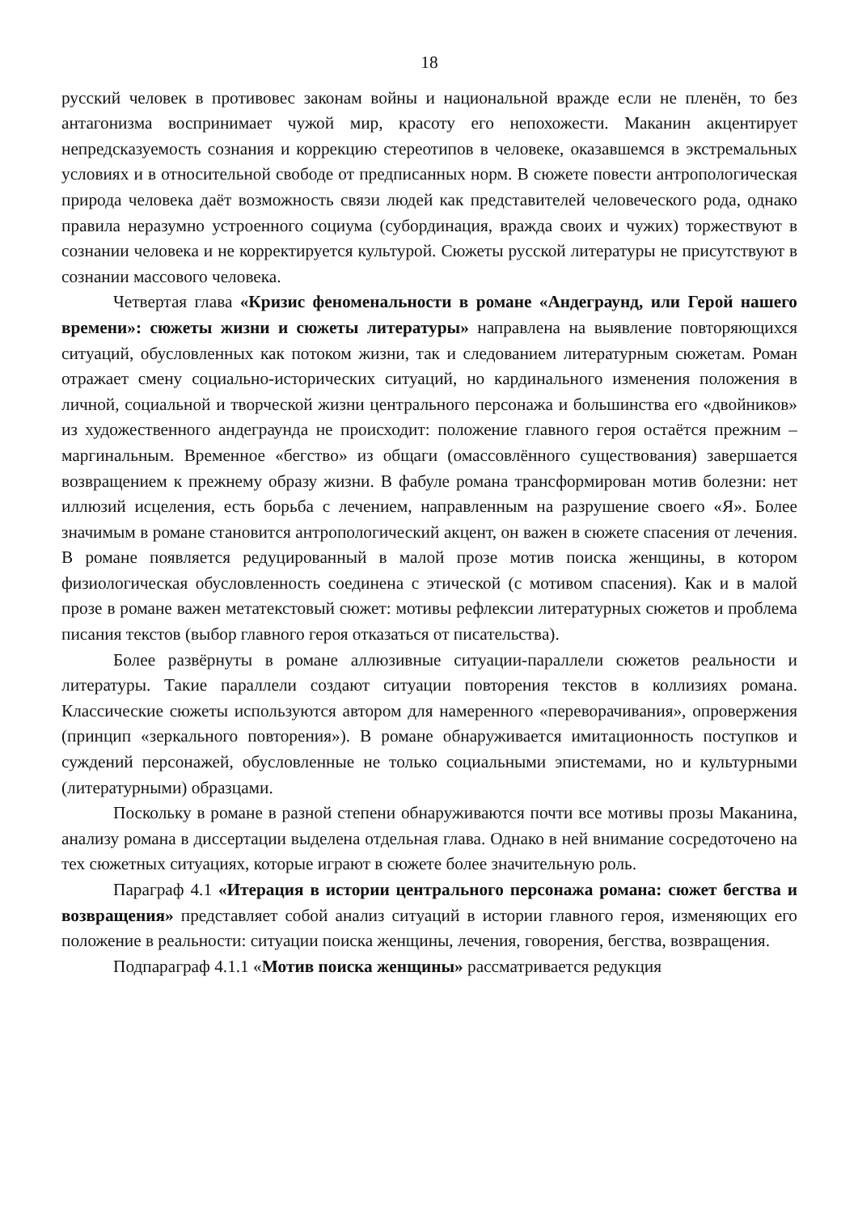18
русский человек в противовес законам войны и национальной вражде если не пленён, то без антагонизма воспринимает чужой мир, красоту его непохожести. Маканин акцентирует непредсказуемость сознания и коррекцию стереотипов в человеке, оказавшемся в экстремальных условиях и в относительной свободе от предписанных норм. В сюжете повести антропологическая природа человека даёт возможность связи людей как представителей человеческого рода, однако правила неразумно устроенного социума (субординация, вражда своих и чужих) торжествуют в сознании человека и не корректируется культурой. Сюжеты русской литературы не присутствуют в сознании массового человека.
Четвертая глава «Кризис феноменальности в романе «Андеграунд, или Герой нашего времени»: сюжеты жизни и сюжеты литературы» направлена на выявление повторяющихся ситуаций, обусловленных как потоком жизни, так и следованием литературным сюжетам. Роман отражает смену социально-исторических ситуаций, но кардинального изменения положения в личной, социальной и творческой жизни центрального персонажа и большинства его «двойников» из художественного андеграунда не происходит: положение главного героя остаётся прежним – маргинальным. Временное «бегство» из общаги (омассовлённого существования) завершается возвращением к прежнему образу жизни. В фабуле романа трансформирован мотив болезни: нет иллюзий исцеления, есть борьба с лечением, направленным на разрушение своего «Я». Более значимым в романе становится антропологический акцент, он важен в сюжете спасения от лечения. В романе появляется редуцированный в малой прозе мотив поиска женщины, в котором физиологическая обусловленность соединена с этической (с мотивом спасения). Как и в малой прозе в романе важен метатекстовый сюжет: мотивы рефлексии литературных сюжетов и проблема писания текстов (выбор главного героя отказаться от писательства).
Более развёрнуты в романе аллюзивные ситуации-параллели сюжетов реальности и литературы. Такие параллели создают ситуации повторения текстов в коллизиях романа. Классические сюжеты используются автором для намеренного «переворачивания», опровержения (принцип «зеркального повторения»). В романе обнаруживается имитационность поступков и суждений персонажей, обусловленные не только социальными эпистемами, но и культурными (литературными) образцами.
Поскольку в романе в разной степени обнаруживаются почти все мотивы прозы Маканина, анализу романа в диссертации выделена отдельная глава. Однако в ней внимание сосредоточено на тех сюжетных ситуациях, которые играют в сюжете более значительную роль.
Параграф 4.1 «Итерация в истории центрального персонажа романа: сюжет бегства и возвращения» представляет собой анализ ситуаций в истории главного героя, изменяющих его положение в реальности: ситуации поиска женщины, лечения, говорения, бегства, возвращения.
Подпараграф 4.1.1 «Мотив поиска женщины» рассматривается редукция